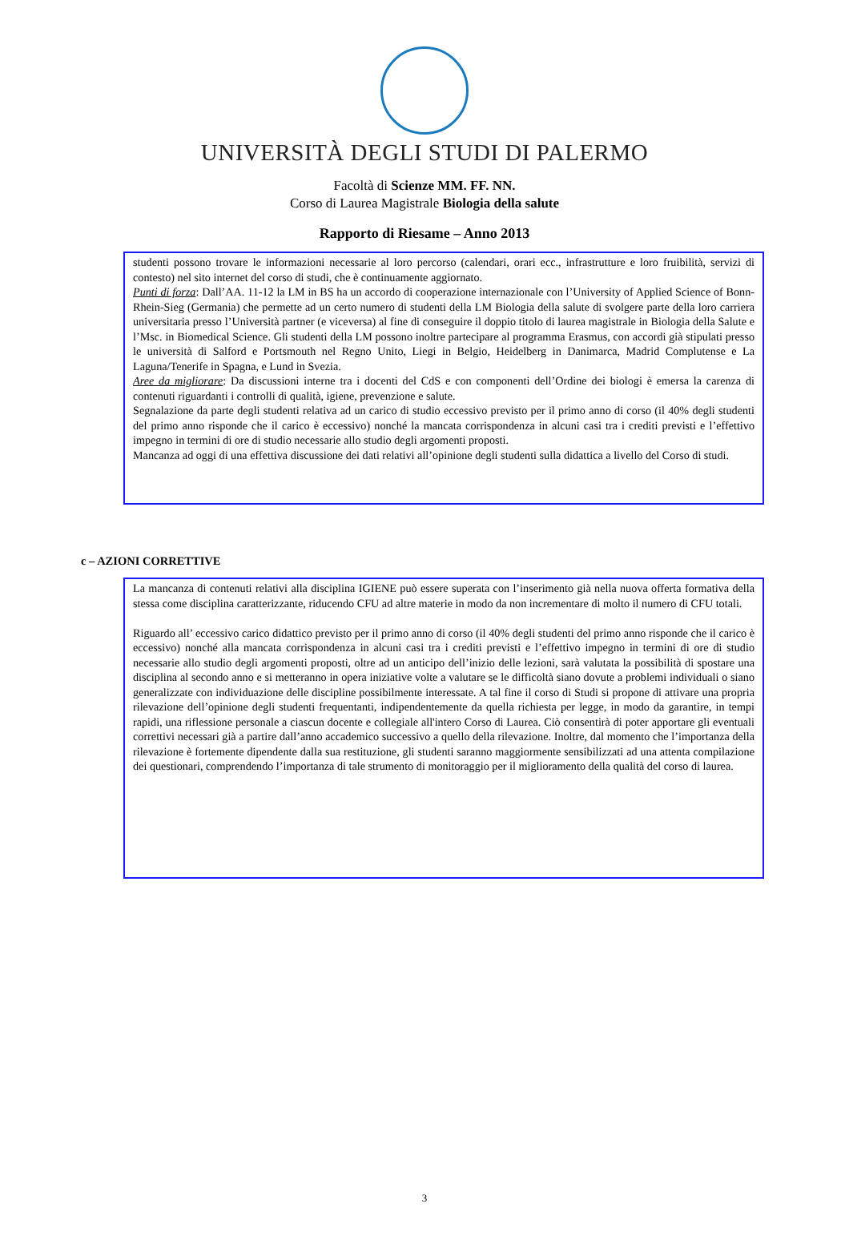UNIVERSITÀ DEGLI STUDI DI PALERMO
Facoltà di Scienze MM. FF. NN.
Corso di Laurea Magistrale Biologia della salute
Rapporto di Riesame – Anno 2013
studenti possono trovare le informazioni necessarie al loro percorso (calendari, orari ecc., infrastrutture e loro fruibilità, servizi di contesto) nel sito internet del corso di studi, che è continuamente aggiornato.
Punti di forza: Dall’AA. 11-12 la LM in BS ha un accordo di cooperazione internazionale con l’University of Applied Science of Bonn-Rhein-Sieg (Germania) che permette ad un certo numero di studenti della LM Biologia della salute di svolgere parte della loro carriera universitaria presso l’Università partner (e viceversa) al fine di conseguire il doppio titolo di laurea magistrale in Biologia della Salute e l’Msc. in Biomedical Science. Gli studenti della LM possono inoltre partecipare al programma Erasmus, con accordi già stipulati presso le università di Salford e Portsmouth nel Regno Unito, Liegi in Belgio, Heidelberg in Danimarca, Madrid Complutense e La Laguna/Tenerife in Spagna, e Lund in Svezia.
Aree da migliorare: Da discussioni interne tra i docenti del CdS e con componenti dell’Ordine dei biologi è emersa la carenza di contenuti riguardanti i controlli di qualità, igiene, prevenzione e salute.
Segnalazione da parte degli studenti relativa ad un carico di studio eccessivo previsto per il primo anno di corso (il 40% degli studenti del primo anno risponde che il carico è eccessivo) nonché la mancata corrispondenza in alcuni casi tra i crediti previsti e l’effettivo impegno in termini di ore di studio necessarie allo studio degli argomenti proposti.
Mancanza ad oggi di una effettiva discussione dei dati relativi all’opinione degli studenti sulla didattica a livello del Corso di studi.
c – AZIONI CORRETTIVE
La mancanza di contenuti relativi alla disciplina IGIENE può essere superata con l’inserimento già nella nuova offerta formativa della stessa come disciplina caratterizzante, riducendo CFU ad altre materie in modo da non incrementare di molto il numero di CFU totali.
Riguardo all’ eccessivo carico didattico previsto per il primo anno di corso (il 40% degli studenti del primo anno risponde che il carico è eccessivo) nonché alla mancata corrispondenza in alcuni casi tra i crediti previsti e l’effettivo impegno in termini di ore di studio necessarie allo studio degli argomenti proposti, oltre ad un anticipo dell’inizio delle lezioni, sarà valutata la possibilità di spostare una disciplina al secondo anno e si metteranno in opera iniziative volte a valutare se le difficoltà siano dovute a problemi individuali o siano generalizzate con individuazione delle discipline possibilmente interessate. A tal fine il corso di Studi si propone di attivare una propria rilevazione dell’opinione degli studenti frequentanti, indipendentemente da quella richiesta per legge, in modo da garantire, in tempi rapidi, una riflessione personale a ciascun docente e collegiale all'intero Corso di Laurea. Ciò consentirà di poter apportare gli eventuali correttivi necessari già a partire dall’anno accademico successivo a quello della rilevazione. Inoltre, dal momento che l’importanza della rilevazione è fortemente dipendente dalla sua restituzione, gli studenti saranno maggiormente sensibilizzati ad una attenta compilazione dei questionari, comprendendo l’importanza di tale strumento di monitoraggio per il miglioramento della qualità del corso di laurea.
3